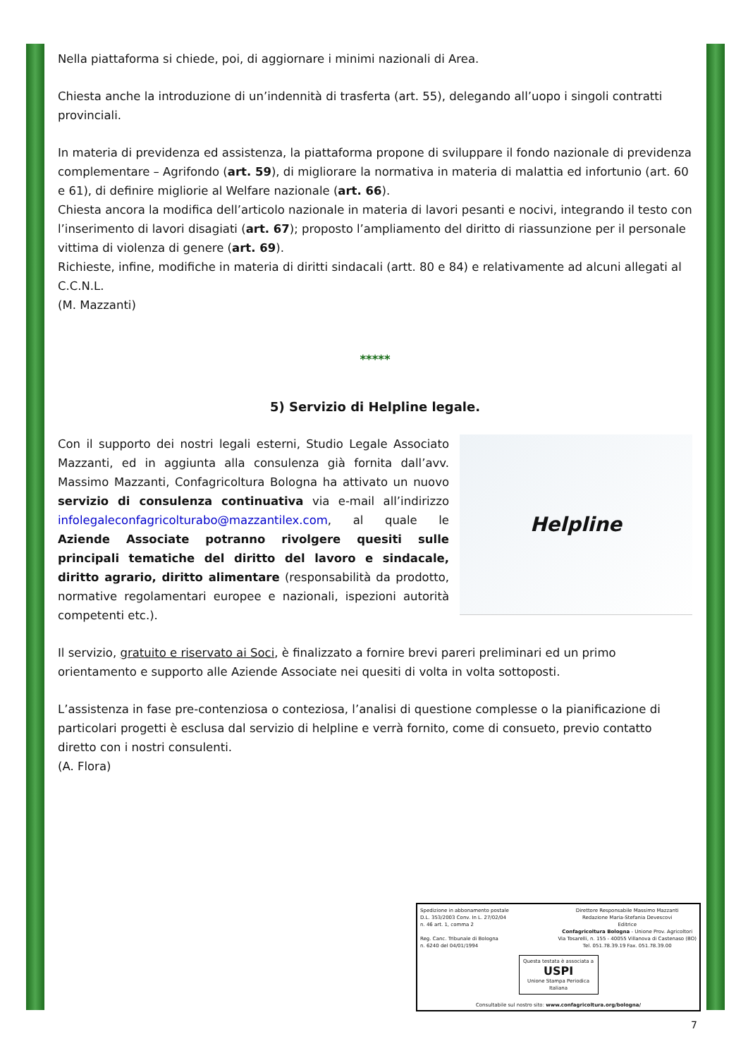Nella piattaforma si chiede, poi, di aggiornare i minimi nazionali di Area.
Chiesta anche la introduzione di un’indennità di trasferta (art. 55), delegando all’uopo i singoli contratti provinciali.
In materia di previdenza ed assistenza, la piattaforma propone di sviluppare il fondo nazionale di previdenza complementare – Agrifondo (art. 59), di migliorare la normativa in materia di malattia ed infortunio (art. 60 e 61), di definire migliorie al Welfare nazionale (art. 66).
Chiesta ancora la modifica dell’articolo nazionale in materia di lavori pesanti e nocivi, integrando il testo con l’inserimento di lavori disagiati (art. 67); proposto l’ampliamento del diritto di riassunzione per il personale vittima di violenza di genere (art. 69).
Richieste, infine, modifiche in materia di diritti sindacali (artt. 80 e 84) e relativamente ad alcuni allegati al C.C.N.L.
(M. Mazzanti)
*****
5) Servizio di Helpline legale.
Helpline
Con il supporto dei nostri legali esterni, Studio Legale Associato Mazzanti, ed in aggiunta alla consulenza già fornita dall’avv. Massimo Mazzanti, Confagricoltura Bologna ha attivato un nuovo servizio di consulenza continuativa via e-mail all’indirizzo infolegaleconfagricolturabo@mazzantilex.com, al quale le Aziende Associate potranno rivolgere quesiti sulle principali tematiche del diritto del lavoro e sindacale, diritto agrario, diritto alimentare (responsabilità da prodotto, normative regolamentari europee e nazionali, ispezioni autorità competenti etc.).
Il servizio, gratuito e riservato ai Soci, è finalizzato a fornire brevi pareri preliminari ed un primo orientamento e supporto alle Aziende Associate nei quesiti di volta in volta sottoposti.
L’assistenza in fase pre-contenziosa o conteziosa, l’analisi di questione complesse o la pianificazione di particolari progetti è esclusa dal servizio di helpline e verrà fornito, come di consueto, previo contatto diretto con i nostri consulenti.
(A. Flora)
Spedizione in abbonamento postale
D.L. 353/2003 Conv. In L. 27/02/04
n. 46 art. 1, comma 2
Reg. Canc. Tribunale di Bologna
n. 6240 del 04/01/1994
Direttore Responsabile Massimo Mazzanti
Redazione Maria-Stefania Devescovi
Editrice
Confagricoltura Bologna - Unione Prov. Agricoltori
Via Tosarelli, n. 155 - 40055 Villanova di Castenaso (BO)
Tel. 051.78.39.19 Fax. 051.78.39.00
Questa testata è associata a
USPI
Unione Stampa Periodica Italiana
Consultabile sul nostro sito: www.confagricoltura.org/bologna/
7